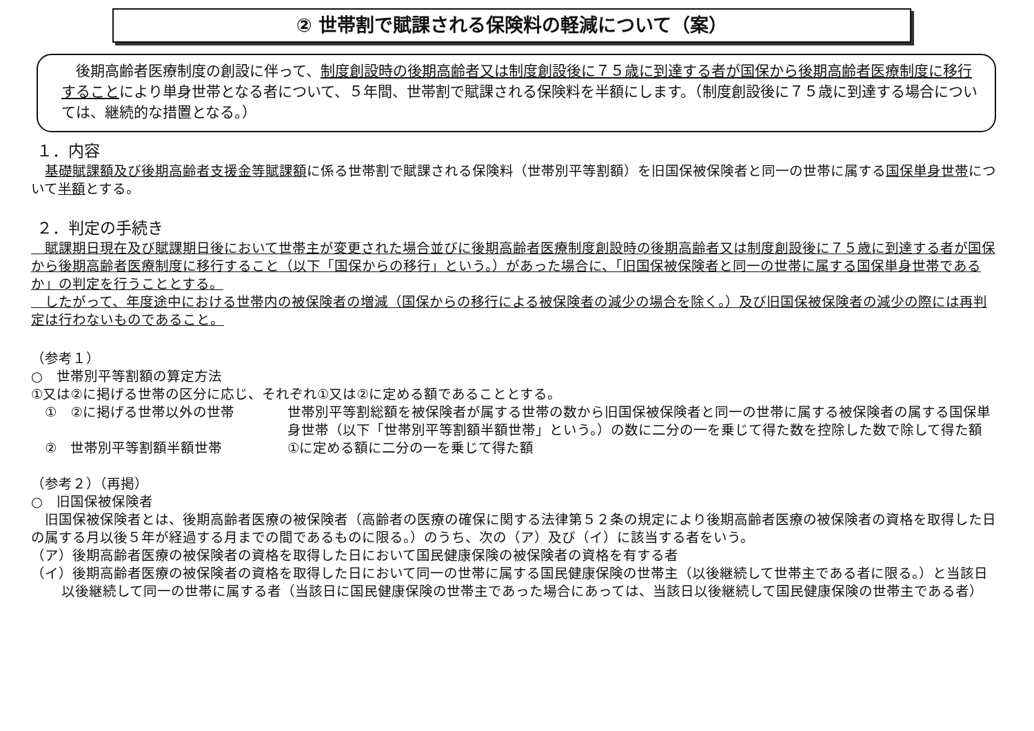② 世帯割で賦課される保険料の軽減について（案）
　後期高齢者医療制度の創設に伴って、制度創設時の後期高齢者又は制度創設後に７５歳に到達する者が国保から後期高齢者医療制度に移行することにより単身世帯となる者について、５年間、世帯割で賦課される保険料を半額にします。（制度創設後に７５歳に到達する場合については、継続的な措置となる。）
１．内容
　基礎賦課額及び後期高齢者支援金等賦課額に係る世帯割で賦課される保険料（世帯別平等割額）を旧国保被保険者と同一の世帯に属する国保単身世帯について半額とする。
２．判定の手続き
　賦課期日現在及び賦課期日後において世帯主が変更された場合並びに後期高齢者医療制度創設時の後期高齢者又は制度創設後に７５歳に到達する者が国保から後期高齢者医療制度に移行すること（以下「国保からの移行」という。）があった場合に、「旧国保被保険者と同一の世帯に属する国保単身世帯であるか」の判定を行うこととする。
　したがって、年度途中における世帯内の被保険者の増減（国保からの移行による被保険者の減少の場合を除く。）及び旧国保被保険者の減少の際には再判定は行わないものであること。
（参考１）
○　世帯別平等割額の算定方法
①又は②に掲げる世帯の区分に応じ、それぞれ①又は②に定める額であることとする。
①　②に掲げる世帯以外の世帯 世帯別平等割総額を被保険者が属する世帯の数から旧国保被保険者と同一の世帯に属する被保険者の属する国保単身世帯（以下「世帯別平等割額半額世帯」という。）の数に二分の一を乗じて得た数を控除した数で除して得た額
②　世帯別平等割額半額世帯 ①に定める額に二分の一を乗じて得た額
（参考２）（再掲）
○　旧国保被保険者
　旧国保被保険者とは、後期高齢者医療の被保険者（高齢者の医療の確保に関する法律第５２条の規定により後期高齢者医療の被保険者の資格を取得した日の属する月以後５年が経過する月までの間であるものに限る。）のうち、次の（ア）及び（イ）に該当する者をいう。
（ア）後期高齢者医療の被保険者の資格を取得した日において国民健康保険の被保険者の資格を有する者
（イ）後期高齢者医療の被保険者の資格を取得した日において同一の世帯に属する国民健康保険の世帯主（以後継続して世帯主である者に限る。）と当該日以後継続して同一の世帯に属する者（当該日に国民健康保険の世帯主であった場合にあっては、当該日以後継続して国民健康保険の世帯主である者）